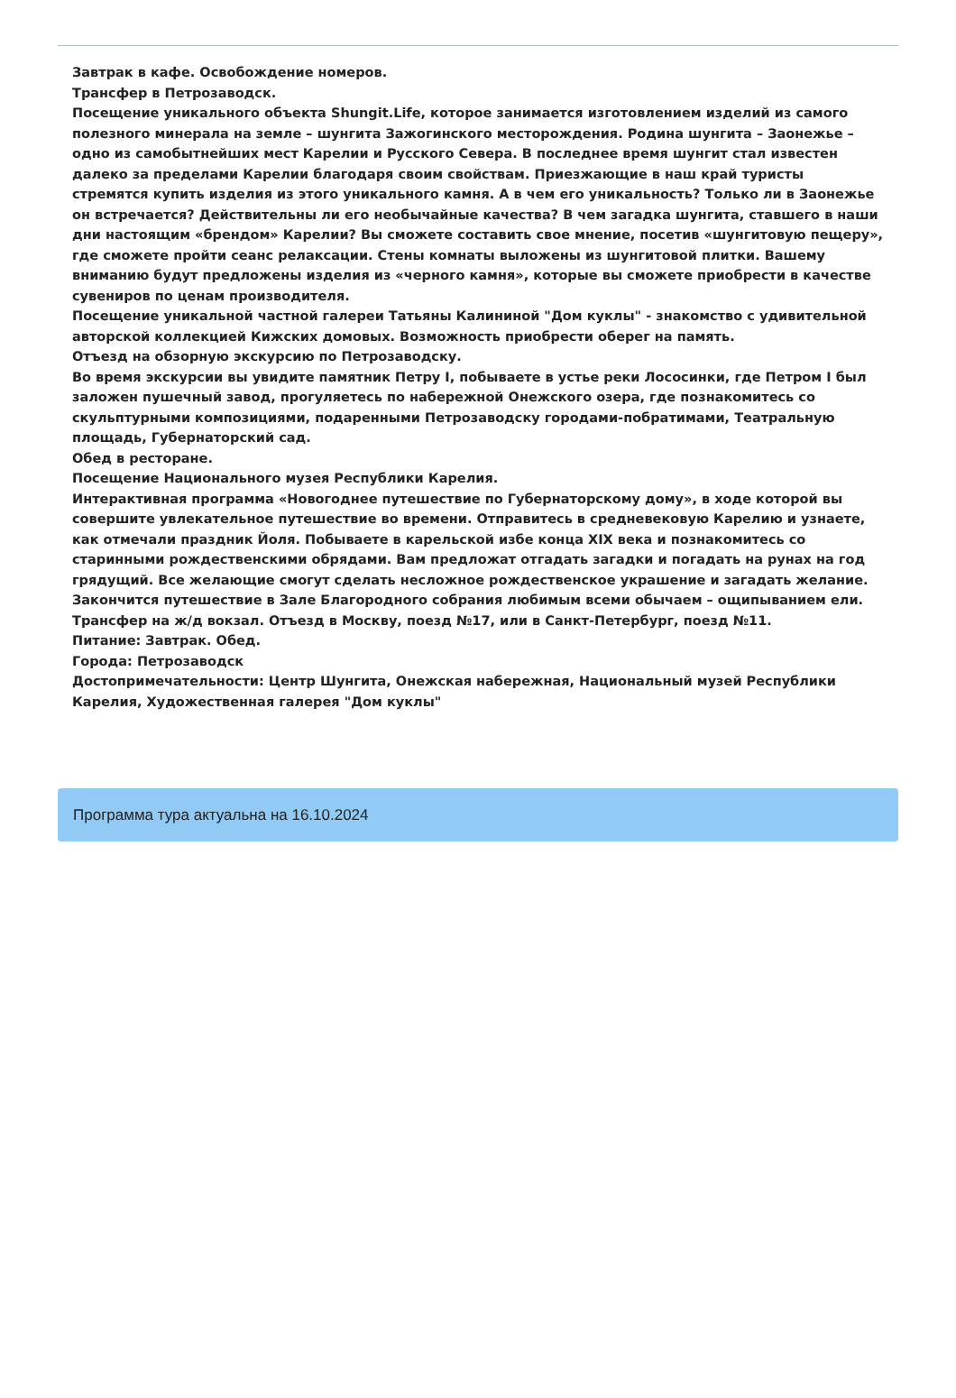Завтрак в кафе. Освобождение номеров.
Трансфер в Петрозаводск.
Посещение уникального объекта Shungit.Life, которое занимается изготовлением изделий из самого полезного минерала на земле – шунгита Зажогинского месторождения. Родина шунгита – Заонежье – одно из самобытнейших мест Карелии и Русского Севера. В последнее время шунгит стал известен далеко за пределами Карелии благодаря своим свойствам. Приезжающие в наш край туристы стремятся купить изделия из этого уникального камня. А в чем его уникальность? Только ли в Заонежье он встречается? Действительны ли его необычайные качества? В чем загадка шунгита, ставшего в наши дни настоящим «брендом» Карелии? Вы сможете составить свое мнение, посетив «шунгитовую пещеру», где сможете пройти сеанс релаксации. Стены комнаты выложены из шунгитовой плитки. Вашему вниманию будут предложены изделия из «черного камня», которые вы сможете приобрести в качестве сувениров по ценам производителя.
Посещение уникальной частной галереи Татьяны Калининой "Дом куклы" - знакомство с удивительной авторской коллекцией Кижских домовых. Возможность приобрести оберег на память.
Отъезд на обзорную экскурсию по Петрозаводску.
Во время экскурсии вы увидите памятник Петру I, побываете в устье реки Лососинки, где Петром I был заложен пушечный завод, прогуляетесь по набережной Онежского озера, где познакомитесь со скульптурными композициями, подаренными Петрозаводску городами-побратимами, Театральную площадь, Губернаторский сад.
Обед в ресторане.
Посещение Национального музея Республики Карелия.
Интерактивная программа «Новогоднее путешествие по Губернаторскому дому», в ходе которой вы совершите увлекательное путешествие во времени. Отправитесь в средневековую Карелию и узнаете, как отмечали праздник Йоля. Побываете в карельской избе конца XIX века и познакомитесь со старинными рождественскими обрядами. Вам предложат отгадать загадки и погадать на рунах на год грядущий. Все желающие смогут сделать несложное рождественское украшение и загадать желание. Закончится путешествие в Зале Благородного собрания любимым всеми обычаем – ощипыванием ели.
Трансфер на ж/д вокзал. Отъезд в Москву, поезд №17, или в Санкт-Петербург, поезд №11.
Питание: Завтрак. Обед.
Города: Петрозаводск
Достопримечательности: Центр Шунгита, Онежская набережная, Национальный музей Республики Карелия, Художественная галерея "Дом куклы"
Программа тура актуальна на 16.10.2024